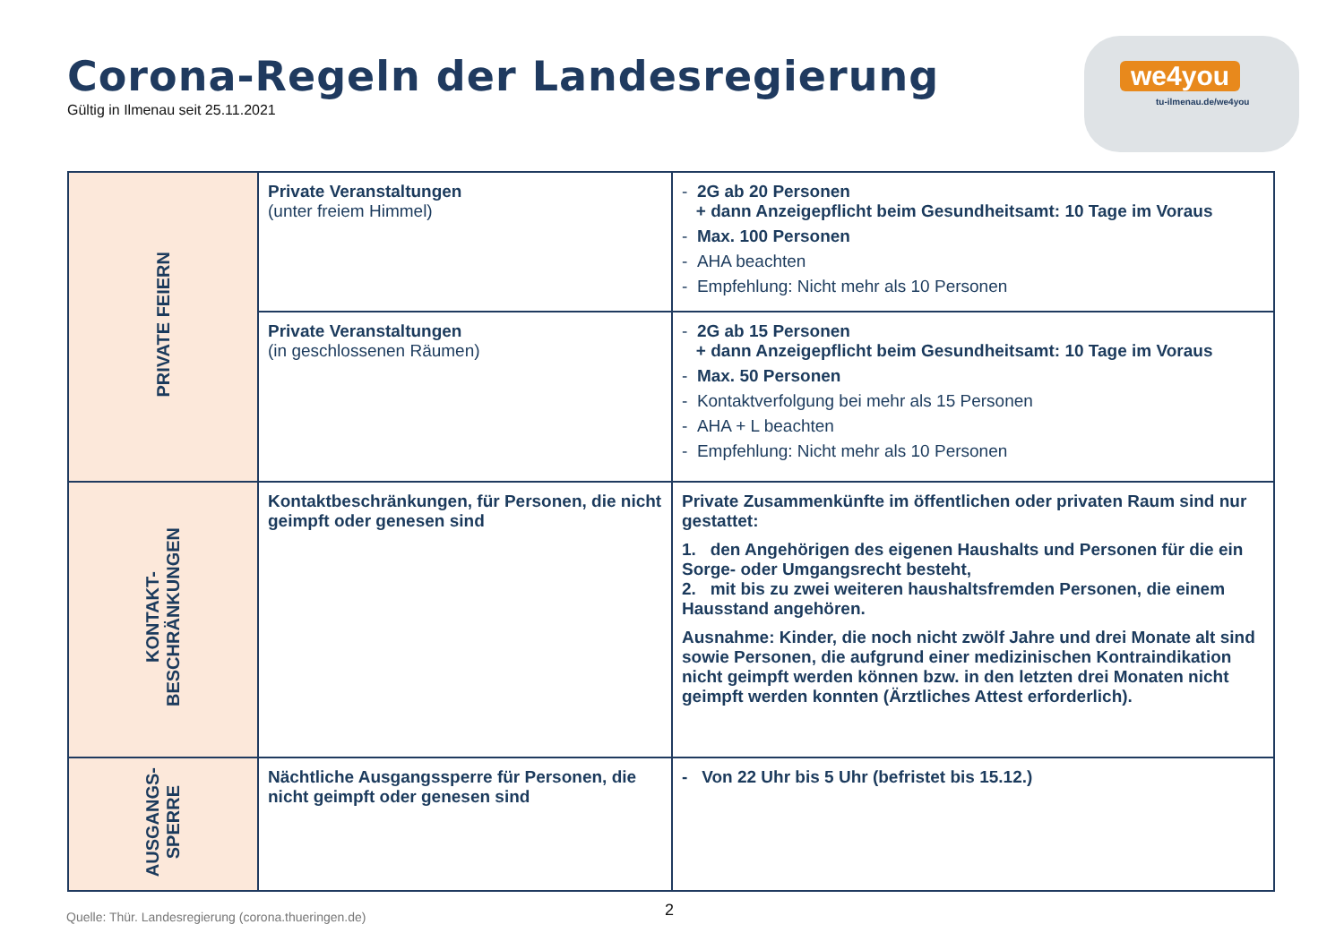Corona-Regeln der Landesregierung
Gültig in Ilmenau seit 25.11.2021
we4you
tu-ilmenau.de/we4you
| PRIVATE FEIERN | Private Veranstaltungen (unter freiem Himmel) | - 2G ab 20 Personen + dann Anzeigepflicht beim Gesundheitsamt: 10 Tage im Voraus - Max. 100 Personen - AHA beachten - Empfehlung: Nicht mehr als 10 Personen |
| | Private Veranstaltungen (in geschlossenen Räumen) | - 2G ab 15 Personen + dann Anzeigepflicht beim Gesundheitsamt: 10 Tage im Voraus - Max. 50 Personen - Kontaktverfolgung bei mehr als 15 Personen - AHA + L beachten - Empfehlung: Nicht mehr als 10 Personen |
| KONTAKT- BESCHRÄNKUNGEN | Kontaktbeschränkungen, für Personen, die nicht geimpft oder genesen sind | Private Zusammenkünfte im öffentlichen oder privaten Raum sind nur gestattet: 1. den Angehörigen des eigenen Haushalts und Personen für die ein Sorge- oder Umgangsrecht besteht, 2. mit bis zu zwei weiteren haushaltsfremden Personen, die einem Hausstand angehören. Ausnahme: Kinder, die noch nicht zwölf Jahre und drei Monate alt sind sowie Personen, die aufgrund einer medizinischen Kontraindikation nicht geimpft werden können bzw. in den letzten drei Monaten nicht geimpft werden konnten (Ärztliches Attest erforderlich). |
| AUSGANGS- SPERRE | Nächtliche Ausgangssperre für Personen, die nicht geimpft oder genesen sind | - Von 22 Uhr bis 5 Uhr (befristet bis 15.12.) |
Quelle: Thür. Landesregierung (corona.thueringen.de)
2